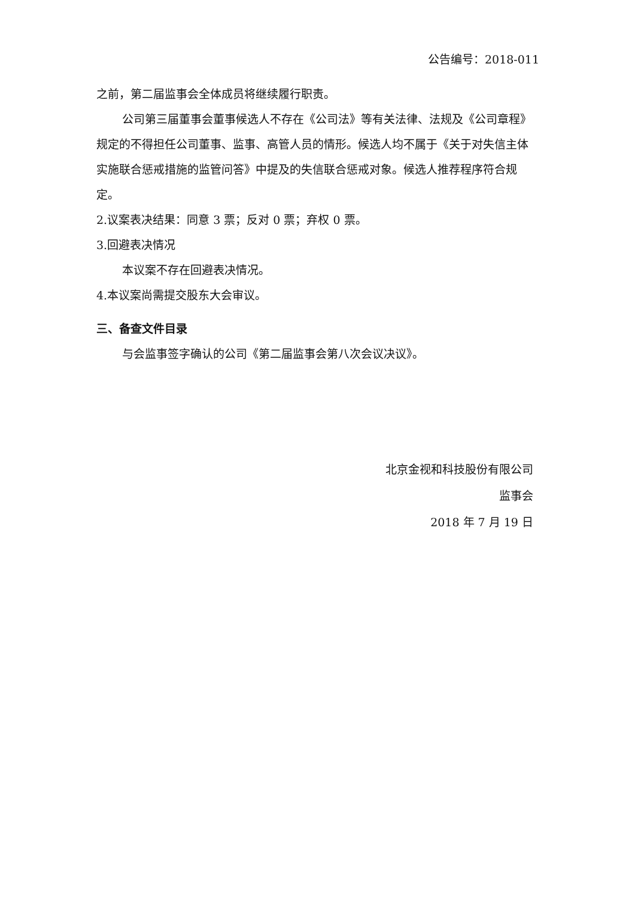公告编号：2018-011
之前，第二届监事会全体成员将继续履行职责。
公司第三届董事会董事候选人不存在《公司法》等有关法律、法规及《公司章程》规定的不得担任公司董事、监事、高管人员的情形。候选人均不属于《关于对失信主体实施联合惩戒措施的监管问答》中提及的失信联合惩戒对象。候选人推荐程序符合规定。
2.议案表决结果：同意 3 票；反对 0 票；弃权 0 票。
3.回避表决情况
本议案不存在回避表决情况。
4.本议案尚需提交股东大会审议。
三、备查文件目录
与会监事签字确认的公司《第二届监事会第八次会议决议》。
北京金视和科技股份有限公司
监事会
2018 年 7 月 19 日